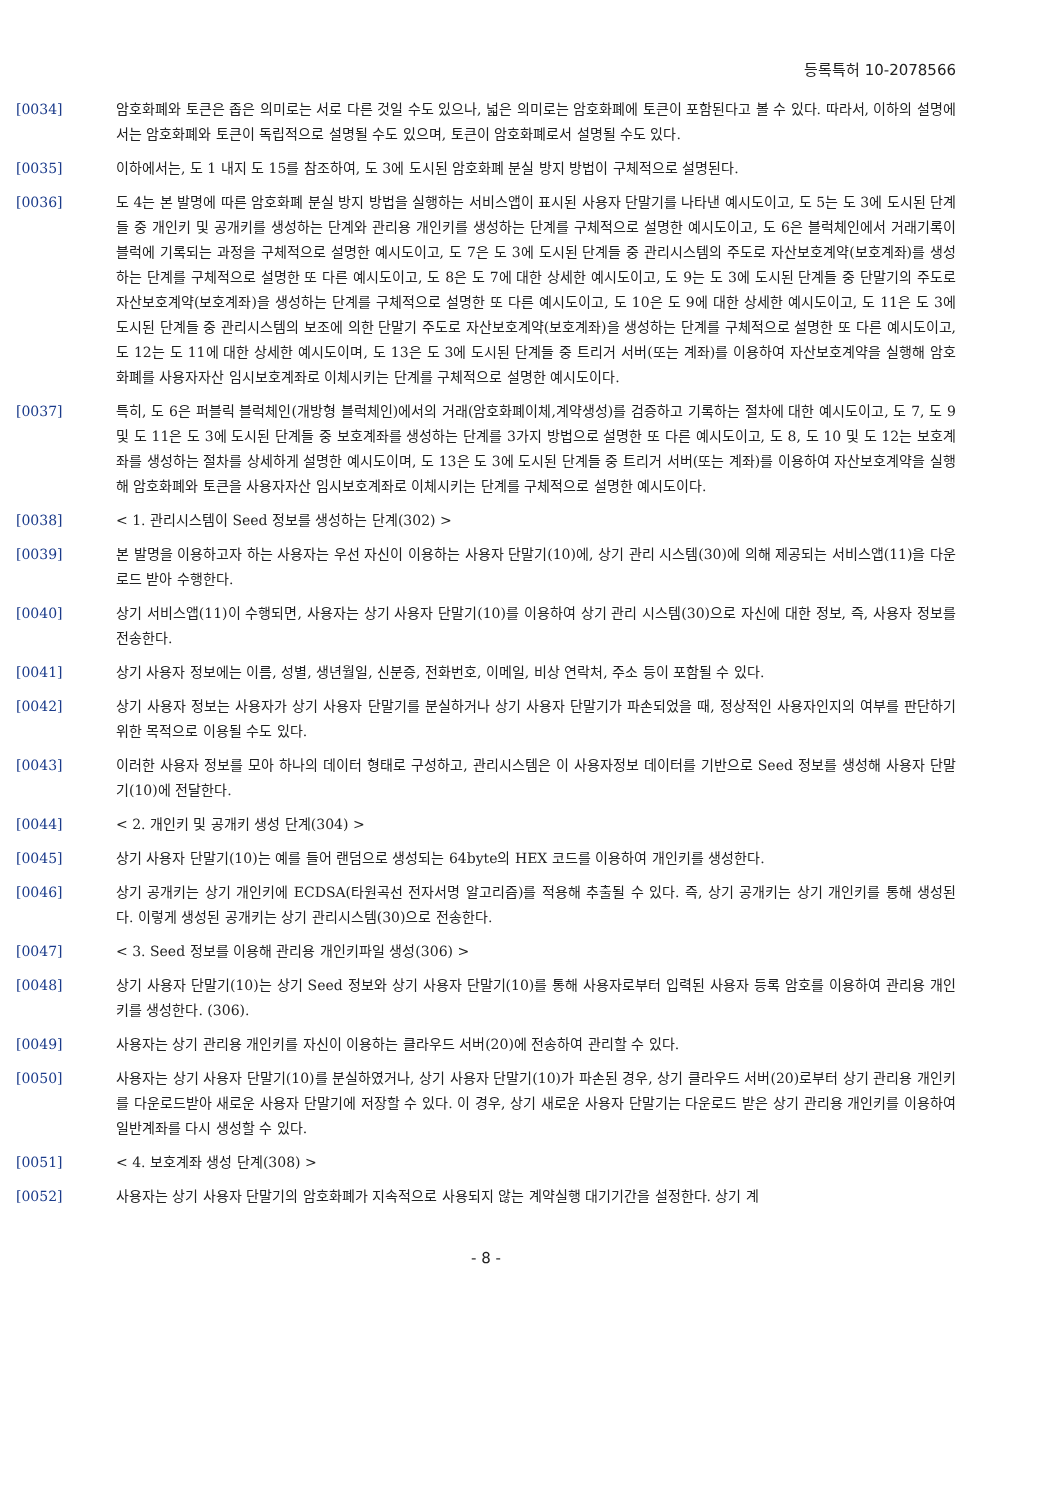등록특허 10-2078566
[0034] 암호화폐와 토큰은 좁은 의미로는 서로 다른 것일 수도 있으나, 넓은 의미로는 암호화폐에 토큰이 포함된다고 볼 수 있다. 따라서, 이하의 설명에서는 암호화폐와 토큰이 독립적으로 설명될 수도 있으며, 토큰이 암호화폐로서 설명될 수도 있다.
[0035] 이하에서는, 도 1 내지 도 15를 참조하여, 도 3에 도시된 암호화폐 분실 방지 방법이 구체적으로 설명된다.
[0036] 도 4는 본 발명에 따른 암호화폐 분실 방지 방법을 실행하는 서비스앱이 표시된 사용자 단말기를 나타낸 예시도이고, 도 5는 도 3에 도시된 단계들 중 개인키 및 공개키를 생성하는 단계와 관리용 개인키를 생성하는 단계를 구체적으로 설명한 예시도이고, 도 6은 블럭체인에서 거래기록이 블럭에 기록되는 과정을 구체적으로 설명한 예시도이고, 도 7은 도 3에 도시된 단계들 중 관리시스템의 주도로 자산보호계약(보호계좌)를 생성하는 단계를 구체적으로 설명한 또 다른 예시도이고, 도 8은 도 7에 대한 상세한 예시도이고, 도 9는 도 3에 도시된 단계들 중 단말기의 주도로 자산보호계약(보호계좌)을 생성하는 단계를 구체적으로 설명한 또 다른 예시도이고, 도 10은 도 9에 대한 상세한 예시도이고, 도 11은 도 3에 도시된 단계들 중 관리시스템의 보조에 의한 단말기 주도로 자산보호계약(보호계좌)을 생성하는 단계를 구체적으로 설명한 또 다른 예시도이고, 도 12는 도 11에 대한 상세한 예시도이며, 도 13은 도 3에 도시된 단계들 중 트리거 서버(또는 계좌)를 이용하여 자산보호계약을 실행해 암호화폐를 사용자자산 임시보호계좌로 이체시키는 단계를 구체적으로 설명한 예시도이다.
[0037] 특히, 도 6은 퍼블릭 블럭체인(개방형 블럭체인)에서의 거래(암호화폐이체,계약생성)를 검증하고 기록하는 절차에 대한 예시도이고, 도 7, 도 9 및 도 11은 도 3에 도시된 단계들 중 보호계좌를 생성하는 단계를 3가지 방법으로 설명한 또 다른 예시도이고, 도 8, 도 10 및 도 12는 보호계좌를 생성하는 절차를 상세하게 설명한 예시도이며, 도 13은 도 3에 도시된 단계들 중 트리거 서버(또는 계좌)를 이용하여 자산보호계약을 실행해 암호화폐와 토큰을 사용자자산 임시보호계좌로 이체시키는 단계를 구체적으로 설명한 예시도이다.
[0038] < 1. 관리시스템이 Seed 정보를 생성하는 단계(302) >
[0039] 본 발명을 이용하고자 하는 사용자는 우선 자신이 이용하는 사용자 단말기(10)에, 상기 관리 시스템(30)에 의해 제공되는 서비스앱(11)을 다운로드 받아 수행한다.
[0040] 상기 서비스앱(11)이 수행되면, 사용자는 상기 사용자 단말기(10)를 이용하여 상기 관리 시스템(30)으로 자신에 대한 정보, 즉, 사용자 정보를 전송한다.
[0041] 상기 사용자 정보에는 이름, 성별, 생년월일, 신분증, 전화번호, 이메일, 비상 연락처, 주소 등이 포함될 수 있다.
[0042] 상기 사용자 정보는 사용자가 상기 사용자 단말기를 분실하거나 상기 사용자 단말기가 파손되었을 때, 정상적인 사용자인지의 여부를 판단하기 위한 목적으로 이용될 수도 있다.
[0043] 이러한 사용자 정보를 모아 하나의 데이터 형태로 구성하고, 관리시스템은 이 사용자정보 데이터를 기반으로 Seed 정보를 생성해 사용자 단말기(10)에 전달한다.
[0044] < 2. 개인키 및 공개키 생성 단계(304) >
[0045] 상기 사용자 단말기(10)는 예를 들어 랜덤으로 생성되는 64byte의 HEX 코드를 이용하여 개인키를 생성한다.
[0046] 상기 공개키는 상기 개인키에 ECDSA(타원곡선 전자서명 알고리즘)를 적용해 추출될 수 있다. 즉, 상기 공개키는 상기 개인키를 통해 생성된다. 이렇게 생성된 공개키는 상기 관리시스템(30)으로 전송한다.
[0047] < 3. Seed 정보를 이용해 관리용 개인키파일 생성(306) >
[0048] 상기 사용자 단말기(10)는 상기 Seed 정보와 상기 사용자 단말기(10)를 통해 사용자로부터 입력된 사용자 등록 암호를 이용하여 관리용 개인키를 생성한다. (306).
[0049] 사용자는 상기 관리용 개인키를 자신이 이용하는 클라우드 서버(20)에 전송하여 관리할 수 있다.
[0050] 사용자는 상기 사용자 단말기(10)를 분실하였거나, 상기 사용자 단말기(10)가 파손된 경우, 상기 클라우드 서버(20)로부터 상기 관리용 개인키를 다운로드받아 새로운 사용자 단말기에 저장할 수 있다. 이 경우, 상기 새로운 사용자 단말기는 다운로드 받은 상기 관리용 개인키를 이용하여 일반계좌를 다시 생성할 수 있다.
[0051] < 4. 보호계좌 생성 단계(308) >
[0052] 사용자는 상기 사용자 단말기의 암호화폐가 지속적으로 사용되지 않는 계약실행 대기기간을 설정한다. 상기 계
- 8 -